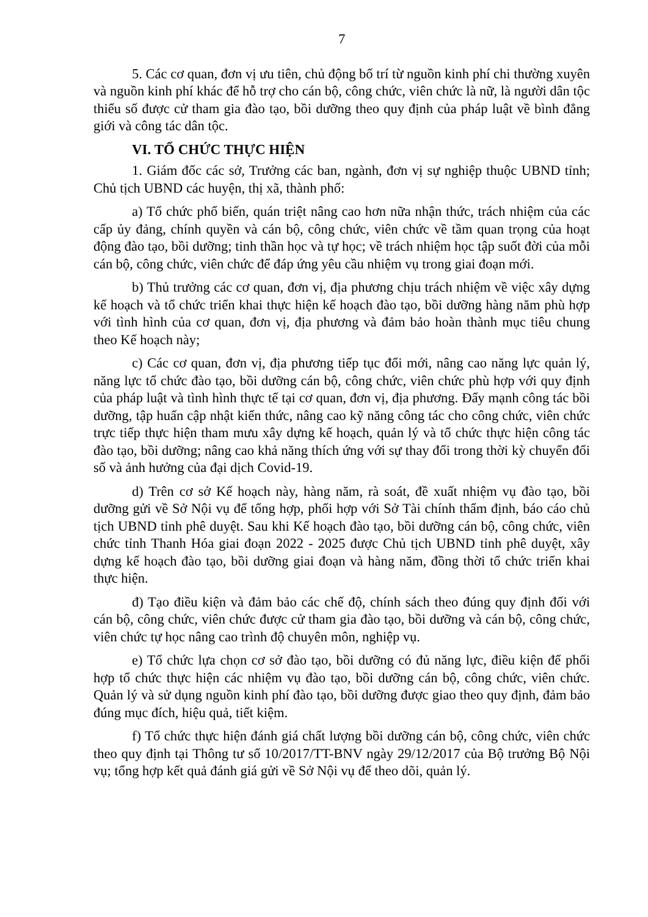7
5. Các cơ quan, đơn vị ưu tiên, chủ động bố trí từ nguồn kinh phí chi thường xuyên và nguồn kinh phí khác để hỗ trợ cho cán bộ, công chức, viên chức là nữ, là người dân tộc thiểu số được cử tham gia đào tạo, bồi dưỡng theo quy định của pháp luật về bình đẳng giới và công tác dân tộc.
VI. TỔ CHỨC THỰC HIỆN
1. Giám đốc các sở, Trưởng các ban, ngành, đơn vị sự nghiệp thuộc UBND tỉnh; Chủ tịch UBND các huyện, thị xã, thành phố:
a) Tổ chức phổ biến, quán triệt nâng cao hơn nữa nhận thức, trách nhiệm của các cấp ủy đảng, chính quyền và cán bộ, công chức, viên chức về tầm quan trọng của hoạt động đào tạo, bồi dưỡng; tinh thần học và tự học; về trách nhiệm học tập suốt đời của mỗi cán bộ, công chức, viên chức để đáp ứng yêu cầu nhiệm vụ trong giai đoạn mới.
b) Thủ trưởng các cơ quan, đơn vị, địa phương chịu trách nhiệm về việc xây dựng kế hoạch và tổ chức triển khai thực hiện kế hoạch đào tạo, bồi dưỡng hàng năm phù hợp với tình hình của cơ quan, đơn vị, địa phương và đảm bảo hoàn thành mục tiêu chung theo Kế hoạch này;
c) Các cơ quan, đơn vị, địa phương tiếp tục đổi mới, nâng cao năng lực quản lý, năng lực tổ chức đào tạo, bồi dưỡng cán bộ, công chức, viên chức phù hợp với quy định của pháp luật và tình hình thực tế tại cơ quan, đơn vị, địa phương. Đẩy mạnh công tác bồi dưỡng, tập huấn cập nhật kiến thức, nâng cao kỹ năng công tác cho công chức, viên chức trực tiếp thực hiện tham mưu xây dựng kế hoạch, quản lý và tổ chức thực hiện công tác đào tạo, bồi dưỡng; nâng cao khả năng thích ứng với sự thay đổi trong thời kỳ chuyển đổi số và ảnh hưởng của đại dịch Covid-19.
d) Trên cơ sở Kế hoạch này, hàng năm, rà soát, đề xuất nhiệm vụ đào tạo, bồi dưỡng gửi về Sở Nội vụ để tổng hợp, phối hợp với Sở Tài chính thẩm định, báo cáo chủ tịch UBND tỉnh phê duyệt. Sau khi Kế hoạch đào tạo, bồi dưỡng cán bộ, công chức, viên chức tỉnh Thanh Hóa giai đoạn 2022 - 2025 được Chủ tịch UBND tỉnh phê duyệt, xây dựng kế hoạch đào tạo, bồi dưỡng giai đoạn và hàng năm, đồng thời tổ chức triển khai thực hiện.
đ) Tạo điều kiện và đảm bảo các chế độ, chính sách theo đúng quy định đối với cán bộ, công chức, viên chức được cử tham gia đào tạo, bồi dưỡng và cán bộ, công chức, viên chức tự học nâng cao trình độ chuyên môn, nghiệp vụ.
e) Tổ chức lựa chọn cơ sở đào tạo, bồi dưỡng có đủ năng lực, điều kiện để phối hợp tổ chức thực hiện các nhiệm vụ đào tạo, bồi dưỡng cán bộ, công chức, viên chức. Quản lý và sử dụng nguồn kinh phí đào tạo, bồi dưỡng được giao theo quy định, đảm bảo đúng mục đích, hiệu quả, tiết kiệm.
f) Tổ chức thực hiện đánh giá chất lượng bồi dưỡng cán bộ, công chức, viên chức theo quy định tại Thông tư số 10/2017/TT-BNV ngày 29/12/2017 của Bộ trưởng Bộ Nội vụ; tổng hợp kết quả đánh giá gửi về Sở Nội vụ để theo dõi, quản lý.